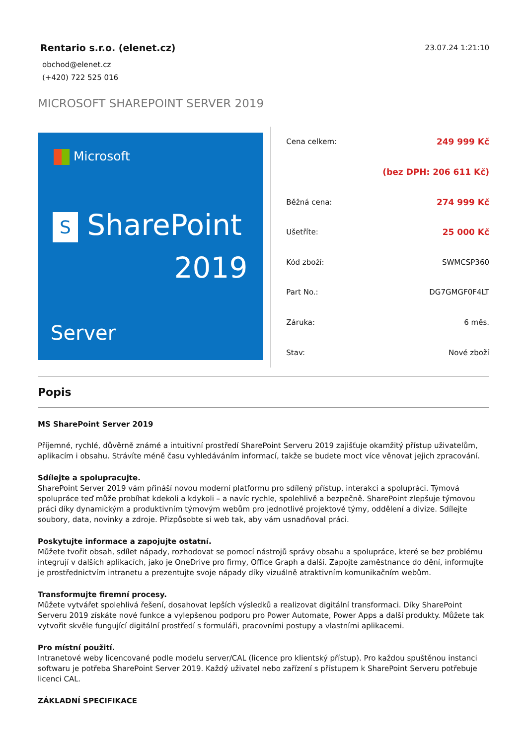Rentario s.r.o. (elenet.cz)
obchod@elenet.cz
(+420) 722 525 016
23.07.24 1:21:10
MICROSOFT SHAREPOINT SERVER 2019
Microsoft
S SharePoint
2019
Server
| Cena celkem: | 249 999 Kč |
| | (bez DPH: 206 611 Kč) |
| Běžná cena: | 274 999 Kč |
| Ušetříte: | 25 000 Kč |
| Kód zboží: | SWMCSP360 |
| Part No.: | DG7GMGF0F4LT |
| Záruka: | 6 měs. |
| Stav: | Nové zboží |
Popis
MS SharePoint Server 2019
Příjemné, rychlé, důvěrně známé a intuitivní prostředí SharePoint Serveru 2019 zajišťuje okamžitý přístup uživatelům, aplikacím i obsahu. Strávíte méně času vyhledáváním informací, takže se budete moct více věnovat jejich zpracování.
Sdílejte a spolupracujte.
SharePoint Server 2019 vám přináší novou moderní platformu pro sdílený přístup, interakci a spolupráci. Týmová spolupráce teď může probíhat kdekoli a kdykoli – a navíc rychle, spolehlivě a bezpečně. SharePoint zlepšuje týmovou práci díky dynamickým a produktivním týmovým webům pro jednotlivé projektové týmy, oddělení a divize. Sdílejte soubory, data, novinky a zdroje. Přizpůsobte si web tak, aby vám usnadňoval práci.
Poskytujte informace a zapojujte ostatní.
Můžete tvořit obsah, sdílet nápady, rozhodovat se pomocí nástrojů správy obsahu a spolupráce, které se bez problému integrují v dalších aplikacích, jako je OneDrive pro firmy, Office Graph a další. Zapojte zaměstnance do dění, informujte je prostřednictvím intranetu a prezentujte svoje nápady díky vizuálně atraktivním komunikačním webům.
Transformujte firemní procesy.
Můžete vytvářet spolehlivá řešení, dosahovat lepších výsledků a realizovat digitální transformaci. Díky SharePoint Serveru 2019 získáte nové funkce a vylepšenou podporu pro Power Automate, Power Apps a další produkty. Můžete tak vytvořit skvěle fungující digitální prostředí s formuláři, pracovními postupy a vlastními aplikacemi.
Pro místní použití.
Intranetové weby licencované podle modelu server/CAL (licence pro klientský přístup). Pro každou spuštěnou instanci softwaru je potřeba SharePoint Server 2019. Každý uživatel nebo zařízení s přístupem k SharePoint Serveru potřebuje licenci CAL.
ZÁKLADNÍ SPECIFIKACE